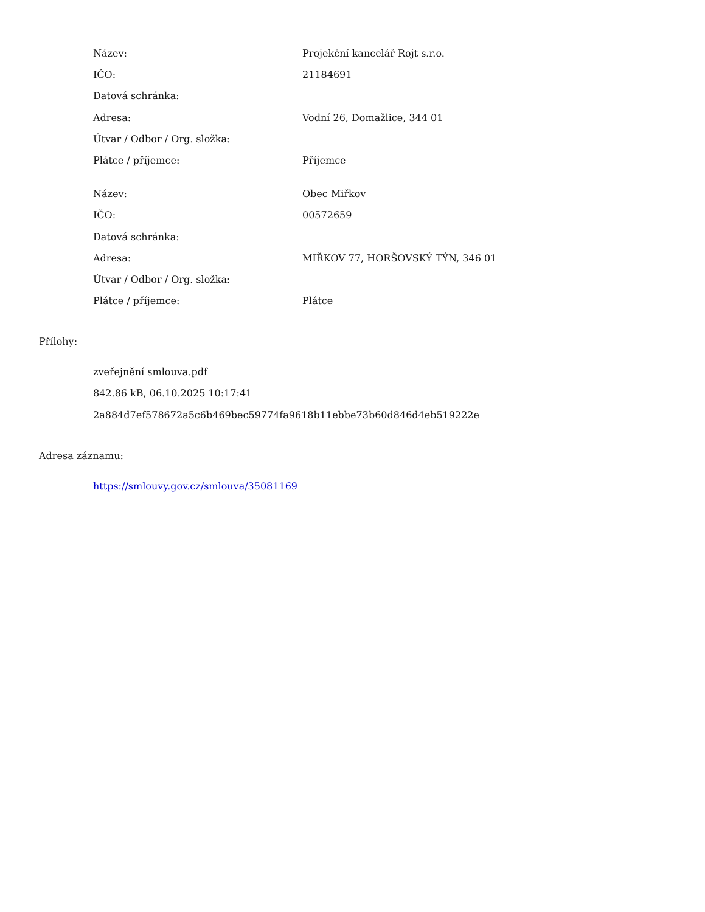| Název: | Projekční kancelář Rojt s.r.o. |
| IČO: | 21184691 |
| Datová schránka: | |
| Adresa: | Vodní 26, Domažlice, 344 01 |
| Útvar / Odbor / Org. složka: | |
| Plátce / příjemce: | Příjemce |
| Název: | Obec Miřkov |
| IČO: | 00572659 |
| Datová schránka: | |
| Adresa: | MIŘKOV 77, HORŠOVSKÝ TÝN, 346 01 |
| Útvar / Odbor / Org. složka: | |
| Plátce / příjemce: | Plátce |
Přílohy:
zveřejnění smlouva.pdf
842.86 kB, 06.10.2025 10:17:41
2a884d7ef578672a5c6b469bec59774fa9618b11ebbe73b60d846d4eb519222e
Adresa záznamu:
https://smlouvy.gov.cz/smlouva/35081169